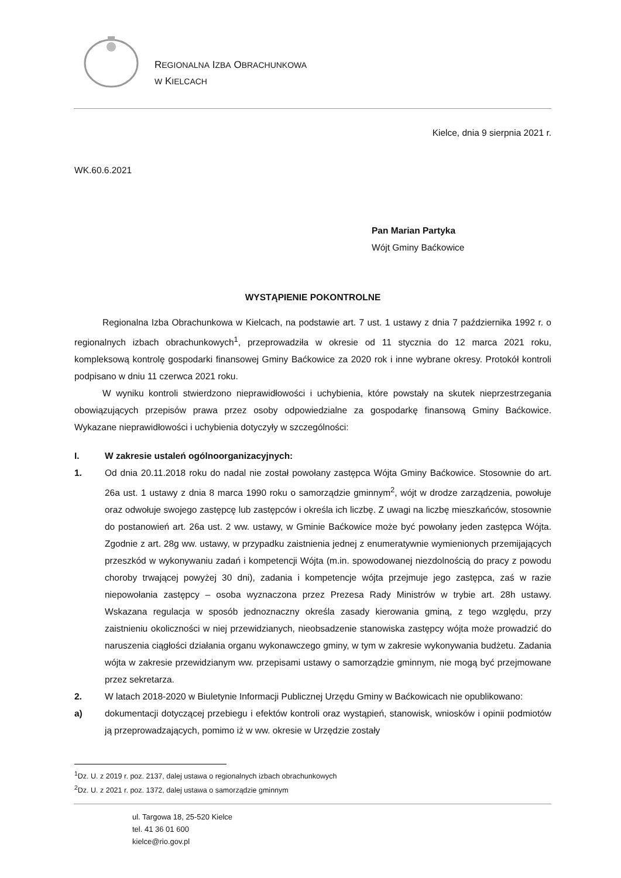REGIONALNA IZBA OBRACHUNKOWA
W KIELCACH
Kielce, dnia 9 sierpnia 2021 r.
WK.60.6.2021
Pan Marian Partyka
Wójt Gminy Baćkowice
WYSTĄPIENIE POKONTROLNE
Regionalna Izba Obrachunkowa w Kielcach, na podstawie art. 7 ust. 1 ustawy z dnia 7 października 1992 r. o regionalnych izbach obrachunkowych<sup>1</sup>, przeprowadziła w okresie od 11 stycznia do 12 marca 2021 roku, kompleksową kontrolę gospodarki finansowej Gminy Baćkowice za 2020 rok i inne wybrane okresy. Protokół kontroli podpisano w dniu 11 czerwca 2021 roku.
W wyniku kontroli stwierdzono nieprawidłowości i uchybienia, które powstały na skutek nieprzestrzegania obowiązujących przepisów prawa przez osoby odpowiedzialne za gospodarkę finansową Gminy Baćkowice. Wykazane nieprawidłowości i uchybienia dotyczyły w szczególności:
I. W zakresie ustaleń ogólnoorganizacyjnych:
1. Od dnia 20.11.2018 roku do nadal nie został powołany zastępca Wójta Gminy Baćkowice. Stosownie do art. 26a ust. 1 ustawy z dnia 8 marca 1990 roku o samorządzie gminnym<sup>2</sup>, wójt w drodze zarządzenia, powołuje oraz odwołuje swojego zastępcę lub zastępców i określa ich liczbę. Z uwagi na liczbę mieszkańców, stosownie do postanowień art. 26a ust. 2 ww. ustawy, w Gminie Baćkowice może być powołany jeden zastępca Wójta. Zgodnie z art. 28g ww. ustawy, w przypadku zaistnienia jednej z enumeratywnie wymienionych przemijających przeszkód w wykonywaniu zadań i kompetencji Wójta (m.in. spowodowanej niezdolnością do pracy z powodu choroby trwającej powyżej 30 dni), zadania i kompetencje wójta przejmuje jego zastępca, zaś w razie niepowołania zastępcy – osoba wyznaczona przez Prezesa Rady Ministrów w trybie art. 28h ustawy. Wskazana regulacja w sposób jednoznaczny określa zasady kierowania gminą, z tego względu, przy zaistnieniu okoliczności w niej przewidzianych, nieobsadzenie stanowiska zastępcy wójta może prowadzić do naruszenia ciągłości działania organu wykonawczego gminy, w tym w zakresie wykonywania budżetu. Zadania wójta w zakresie przewidzianym ww. przepisami ustawy o samorządzie gminnym, nie mogą być przejmowane przez sekretarza.
2. W latach 2018-2020 w Biuletynie Informacji Publicznej Urzędu Gminy w Baćkowicach nie opublikowano:
a) dokumentacji dotyczącej przebiegu i efektów kontroli oraz wystąpień, stanowisk, wniosków i opinii podmiotów ją przeprowadzających, pomimo iż w ww. okresie w Urzędzie zostały
<sup>1</sup> Dz. U. z 2019 r. poz. 2137, dalej ustawa o regionalnych izbach obrachunkowych
<sup>2</sup> Dz. U. z 2021 r. poz. 1372, dalej ustawa o samorządzie gminnym
ul. Targowa 18, 25-520 Kielce
tel. 41 36 01 600
kielce@rio.gov.pl